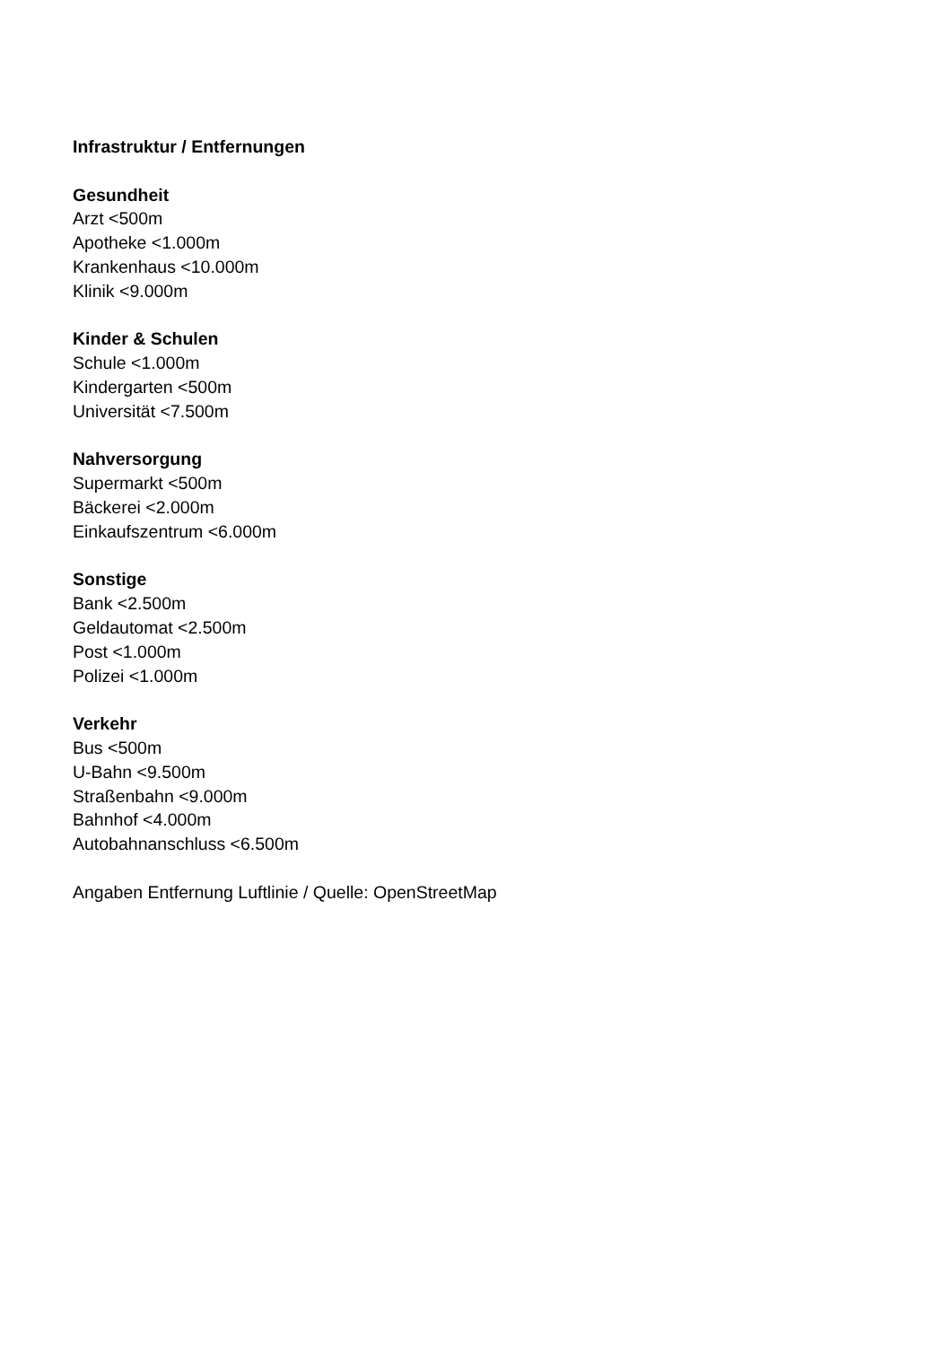Infrastruktur / Entfernungen
Gesundheit
Arzt <500m
Apotheke <1.000m
Krankenhaus <10.000m
Klinik <9.000m
Kinder & Schulen
Schule <1.000m
Kindergarten <500m
Universität <7.500m
Nahversorgung
Supermarkt <500m
Bäckerei <2.000m
Einkaufszentrum <6.000m
Sonstige
Bank <2.500m
Geldautomat <2.500m
Post <1.000m
Polizei <1.000m
Verkehr
Bus <500m
U-Bahn <9.500m
Straßenbahn <9.000m
Bahnhof <4.000m
Autobahnanschluss <6.500m
Angaben Entfernung Luftlinie / Quelle: OpenStreetMap